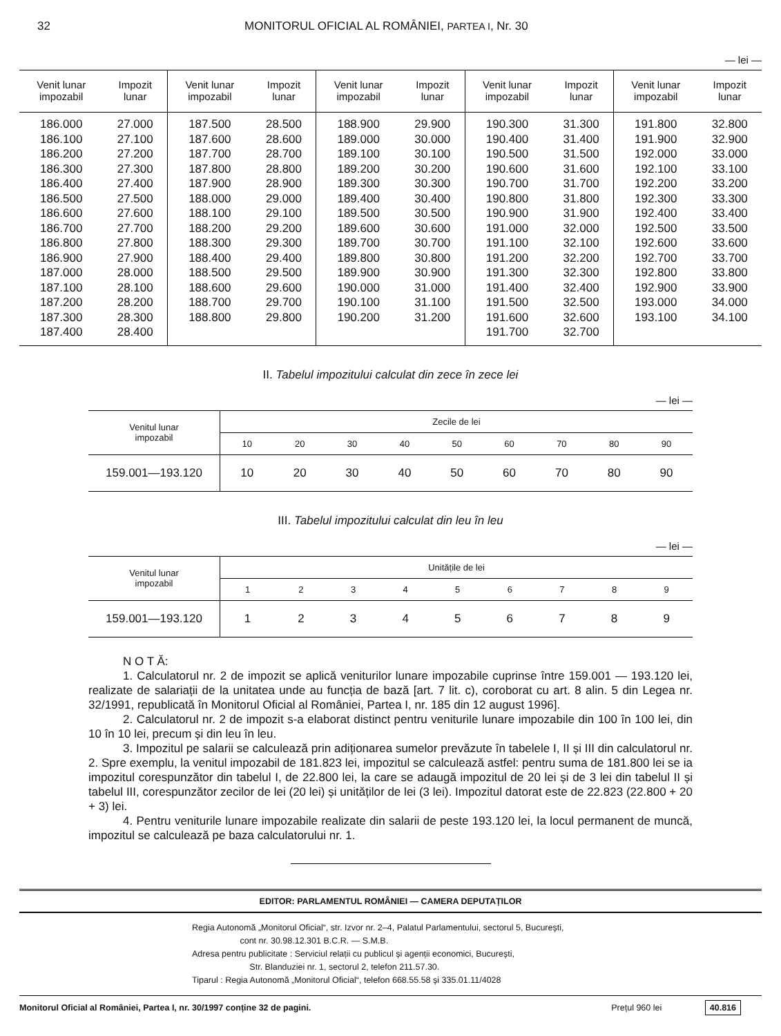32 MONITORUL OFICIAL AL ROMÂNIEI, PARTEA I, Nr. 30
— lei —
| Venit lunar impozabil | Impozit lunar | Venit lunar impozabil | Impozit lunar | Venit lunar impozabil | Impozit lunar | Venit lunar impozabil | Impozit lunar | Venit lunar impozabil | Impozit lunar |
| --- | --- | --- | --- | --- | --- | --- | --- | --- | --- |
| 186.000 | 27.000 | 187.500 | 28.500 | 188.900 | 29.900 | 190.300 | 31.300 | 191.800 | 32.800 |
| 186.100 | 27.100 | 187.600 | 28.600 | 189.000 | 30.000 | 190.400 | 31.400 | 191.900 | 32.900 |
| 186.200 | 27.200 | 187.700 | 28.700 | 189.100 | 30.100 | 190.500 | 31.500 | 192.000 | 33.000 |
| 186.300 | 27.300 | 187.800 | 28.800 | 189.200 | 30.200 | 190.600 | 31.600 | 192.100 | 33.100 |
| 186.400 | 27.400 | 187.900 | 28.900 | 189.300 | 30.300 | 190.700 | 31.700 | 192.200 | 33.200 |
| 186.500 | 27.500 | 188.000 | 29.000 | 189.400 | 30.400 | 190.800 | 31.800 | 192.300 | 33.300 |
| 186.600 | 27.600 | 188.100 | 29.100 | 189.500 | 30.500 | 190.900 | 31.900 | 192.400 | 33.400 |
| 186.700 | 27.700 | 188.200 | 29.200 | 189.600 | 30.600 | 191.000 | 32.000 | 192.500 | 33.500 |
| 186.800 | 27.800 | 188.300 | 29.300 | 189.700 | 30.700 | 191.100 | 32.100 | 192.600 | 33.600 |
| 186.900 | 27.900 | 188.400 | 29.400 | 189.800 | 30.800 | 191.200 | 32.200 | 192.700 | 33.700 |
| 187.000 | 28.000 | 188.500 | 29.500 | 189.900 | 30.900 | 191.300 | 32.300 | 192.800 | 33.800 |
| 187.100 | 28.100 | 188.600 | 29.600 | 190.000 | 31.000 | 191.400 | 32.400 | 192.900 | 33.900 |
| 187.200 | 28.200 | 188.700 | 29.700 | 190.100 | 31.100 | 191.500 | 32.500 | 193.000 | 34.000 |
| 187.300 | 28.300 | 188.800 | 29.800 | 190.200 | 31.200 | 191.600 | 32.600 | 193.100 | 34.100 |
| 187.400 | 28.400 | | | | | 191.700 | 32.700 | | |
II. Tabelul impozitului calculat din zece în zece lei
— lei —
| Venitul lunar impozabil | Zecile de lei | | | | | | | | |
| --- | --- | --- | --- | --- | --- | --- | --- | --- | --- |
| | 10 | 20 | 30 | 40 | 50 | 60 | 70 | 80 | 90 |
| 159.001—193.120 | 10 | 20 | 30 | 40 | 50 | 60 | 70 | 80 | 90 |
III. Tabelul impozitului calculat din leu în leu
— lei —
| Venitul lunar impozabil | Unitățile de lei | | | | | | | | |
| --- | --- | --- | --- | --- | --- | --- | --- | --- | --- |
| | 1 | 2 | 3 | 4 | 5 | 6 | 7 | 8 | 9 |
| 159.001—193.120 | 1 | 2 | 3 | 4 | 5 | 6 | 7 | 8 | 9 |
N O T Ă:
1. Calculatorul nr. 2 de impozit se aplică veniturilor lunare impozabile cuprinse între 159.001 — 193.120 lei, realizate de salariații de la unitatea unde au funcția de bază [art. 7 lit. c), coroborat cu art. 8 alin. 5 din Legea nr. 32/1991, republicată în Monitorul Oficial al României, Partea I, nr. 185 din 12 august 1996].
2. Calculatorul nr. 2 de impozit s-a elaborat distinct pentru veniturile lunare impozabile din 100 în 100 lei, din 10 în 10 lei, precum și din leu în leu.
3. Impozitul pe salarii se calculează prin adiționarea sumelor prevăzute în tabelele I, II și III din calculatorul nr. 2. Spre exemplu, la venitul impozabil de 181.823 lei, impozitul se calculează astfel: pentru suma de 181.800 lei se ia impozitul corespunzător din tabelul I, de 22.800 lei, la care se adaugă impozitul de 20 lei și de 3 lei din tabelul II și tabelul III, corespunzător zecilor de lei (20 lei) și unităților de lei (3 lei). Impozitul datorat este de 22.823 (22.800 + 20 + 3) lei.
4. Pentru veniturile lunare impozabile realizate din salarii de peste 193.120 lei, la locul permanent de muncă, impozitul se calculează pe baza calculatorului nr. 1.
EDITOR: PARLAMENTUL ROMÂNIEI — CAMERA DEPUTAȚILOR
Regia Autonomă „Monitorul Oficial“, str. Izvor nr. 2–4, Palatul Parlamentului, sectorul 5, București,
cont nr. 30.98.12.301 B.C.R. — S.M.B.
Adresa pentru publicitate : Serviciul relații cu publicul și agenții economici, București,
Str. Blanduziei nr. 1, sectorul 2, telefon 211.57.30.
Tiparul : Regia Autonomă „Monitorul Oficial“, telefon 668.55.58 și 335.01.11/4028
Monitorul Oficial al României, Partea I, nr. 30/1997 conține 32 de pagini. Prețul 960 lei 40.816